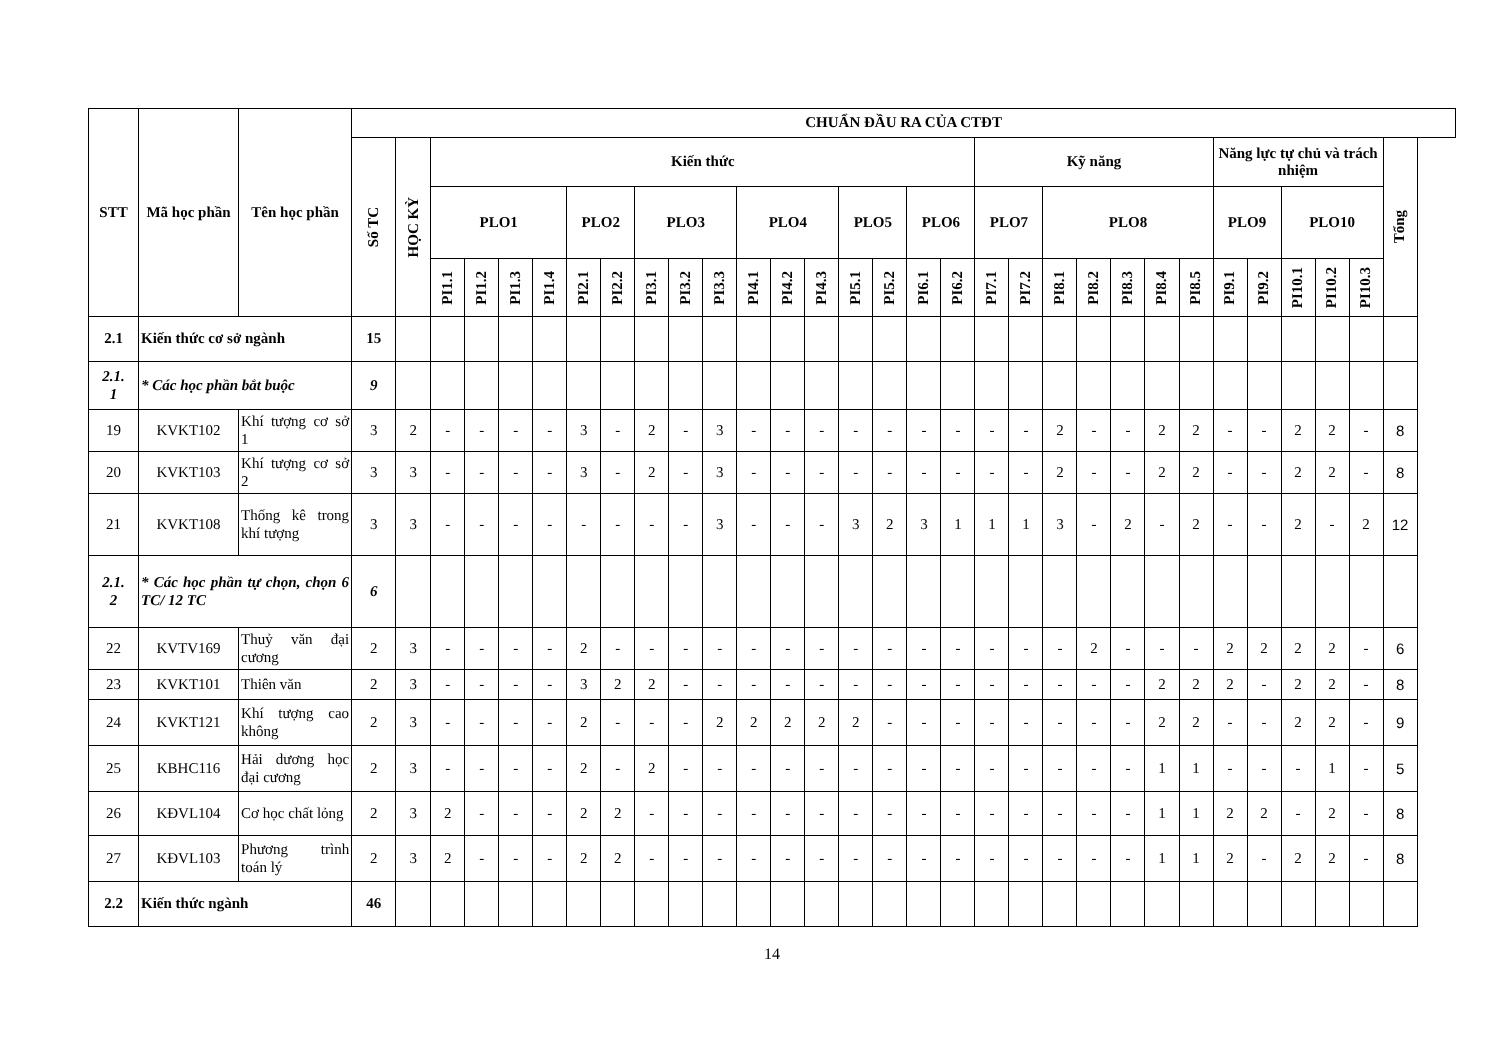| STT | Mã học phần | Tên học phần | CHUẨN ĐẦU RA CỦA CTĐT | | | | | | | | | | | | | | | | | | | | | | | | | | | | | | |
| --- | --- | --- | --- | --- | --- | --- | --- | --- | --- | --- | --- | --- | --- | --- | --- | --- | --- | --- | --- | --- | --- | --- | --- | --- | --- | --- | --- | --- | --- | --- | --- | --- | --- |
| | | | Số TC | HỌC KỲ | Kiến thức | | | | | | | | | | | | | | | | Kỹ năng | | | | | | | Năng lực tự chủ và trách nhiệm | | | | | Tổng |
| | | | | | PLO1 | | | | PLO2 | | PLO3 | | | PLO4 | | | PLO5 | | PLO6 | | PLO7 | | PLO8 | | | | | PLO9 | | PLO10 | | | |
| | | | | | PI1.1 | PI1.2 | PI1.3 | PI1.4 | PI2.1 | PI2.2 | PI3.1 | PI3.2 | PI3.3 | PI4.1 | PI4.2 | PI4.3 | PI5.1 | PI5.2 | PI6.1 | PI6.2 | PI7.1 | PI7.2 | PI8.1 | PI8.2 | PI8.3 | PI8.4 | PI8.5 | PI9.1 | PI9.2 | PI10.1 | PI10.2 | PI10.3 | |
| 2.1 | Kiến thức cơ sở ngành | | 15 | | | | | | | | | | | | | | | | | | | | | | | | | | | | | | |
| 2.1. 1 | * Các học phần bắt buộc | | 9 | | | | | | | | | | | | | | | | | | | | | | | | | | | | | | |
| 19 | KVKT102 | Khí tượng cơ sở 1 | 3 | 2 | - | - | - | - | 3 | - | 2 | - | 3 | - | - | - | - | - | - | - | - | - | 2 | - | - | 2 | 2 | - | - | 2 | 2 | - | 8 |
| 20 | KVKT103 | Khí tượng cơ sở 2 | 3 | 3 | - | - | - | - | 3 | - | 2 | - | 3 | - | - | - | - | - | - | - | - | - | 2 | - | - | 2 | 2 | - | - | 2 | 2 | - | 8 |
| 21 | KVKT108 | Thống kê trong khí tượng | 3 | 3 | - | - | - | - | - | - | - | - | 3 | - | - | - | 3 | 2 | 3 | 1 | 1 | 1 | 3 | - | 2 | - | 2 | - | - | 2 | - | 2 | 12 |
| 2.1. 2 | * Các học phần tự chọn, chọn 6 TC/ 12 TC | | 6 | | | | | | | | | | | | | | | | | | | | | | | | | | | | | | |
| 22 | KVTV169 | Thuỷ văn đại cương | 2 | 3 | - | - | - | - | 2 | - | - | - | - | - | - | - | - | - | - | - | - | - | - | 2 | - | - | - | 2 | 2 | 2 | 2 | - | 6 |
| 23 | KVKT101 | Thiên văn | 2 | 3 | - | - | - | - | 3 | 2 | 2 | - | - | - | - | - | - | - | - | - | - | - | - | - | - | 2 | 2 | 2 | - | 2 | 2 | - | 8 |
| 24 | KVKT121 | Khí tượng cao không | 2 | 3 | - | - | - | - | 2 | - | - | - | 2 | 2 | 2 | 2 | 2 | - | - | - | - | - | - | - | - | 2 | 2 | - | - | 2 | 2 | - | 9 |
| 25 | KBHC116 | Hải dương học đại cương | 2 | 3 | - | - | - | - | 2 | - | 2 | - | - | - | - | - | - | - | - | - | - | - | - | - | - | 1 | 1 | - | - | - | 1 | - | 5 |
| 26 | KĐVL104 | Cơ học chất lỏng | 2 | 3 | 2 | - | - | - | 2 | 2 | - | - | - | - | - | - | - | - | - | - | - | - | - | - | - | 1 | 1 | 2 | 2 | - | 2 | - | 8 |
| 27 | KĐVL103 | Phương trình toán lý | 2 | 3 | 2 | - | - | - | 2 | 2 | - | - | - | - | - | - | - | - | - | - | - | - | - | - | - | 1 | 1 | 2 | - | 2 | 2 | - | 8 |
| 2.2 | Kiến thức ngành | | 46 | | | | | | | | | | | | | | | | | | | | | | | | | | | | | | |
14